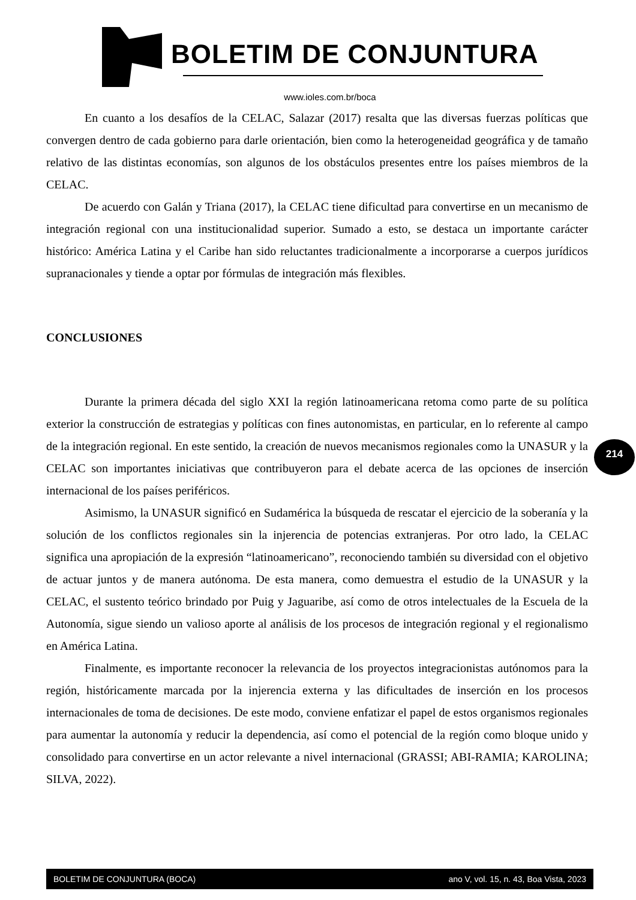BOLETIM DE CONJUNTURA
www.ioles.com.br/boca
En cuanto a los desafíos de la CELAC, Salazar (2017) resalta que las diversas fuerzas políticas que convergen dentro de cada gobierno para darle orientación, bien como la heterogeneidad geográfica y de tamaño relativo de las distintas economías, son algunos de los obstáculos presentes entre los países miembros de la CELAC.
De acuerdo con Galán y Triana (2017), la CELAC tiene dificultad para convertirse en un mecanismo de integración regional con una institucionalidad superior. Sumado a esto, se destaca un importante carácter histórico: América Latina y el Caribe han sido reluctantes tradicionalmente a incorporarse a cuerpos jurídicos supranacionales y tiende a optar por fórmulas de integración más flexibles.
CONCLUSIONES
Durante la primera década del siglo XXI la región latinoamericana retoma como parte de su política exterior la construcción de estrategias y políticas con fines autonomistas, en particular, en lo referente al campo de la integración regional. En este sentido, la creación de nuevos mecanismos regionales como la UNASUR y la CELAC son importantes iniciativas que contribuyeron para el debate acerca de las opciones de inserción internacional de los países periféricos.
Asimismo, la UNASUR significó en Sudamérica la búsqueda de rescatar el ejercicio de la soberanía y la solución de los conflictos regionales sin la injerencia de potencias extranjeras. Por otro lado, la CELAC significa una apropiación de la expresión “latinoamericano”, reconociendo también su diversidad con el objetivo de actuar juntos y de manera autónoma. De esta manera, como demuestra el estudio de la UNASUR y la CELAC, el sustento teórico brindado por Puig y Jaguaribe, así como de otros intelectuales de la Escuela de la Autonomía, sigue siendo un valioso aporte al análisis de los procesos de integración regional y el regionalismo en América Latina.
Finalmente, es importante reconocer la relevancia de los proyectos integracionistas autónomos para la región, históricamente marcada por la injerencia externa y las dificultades de inserción en los procesos internacionales de toma de decisiones. De este modo, conviene enfatizar el papel de estos organismos regionales para aumentar la autonomía y reducir la dependencia, así como el potencial de la región como bloque unido y consolidado para convertirse en un actor relevante a nivel internacional (GRASSI; ABI-RAMIA; KAROLINA; SILVA, 2022).
214
BOLETIM DE CONJUNTURA (BOCA) ano V, vol. 15, n. 43, Boa Vista, 2023